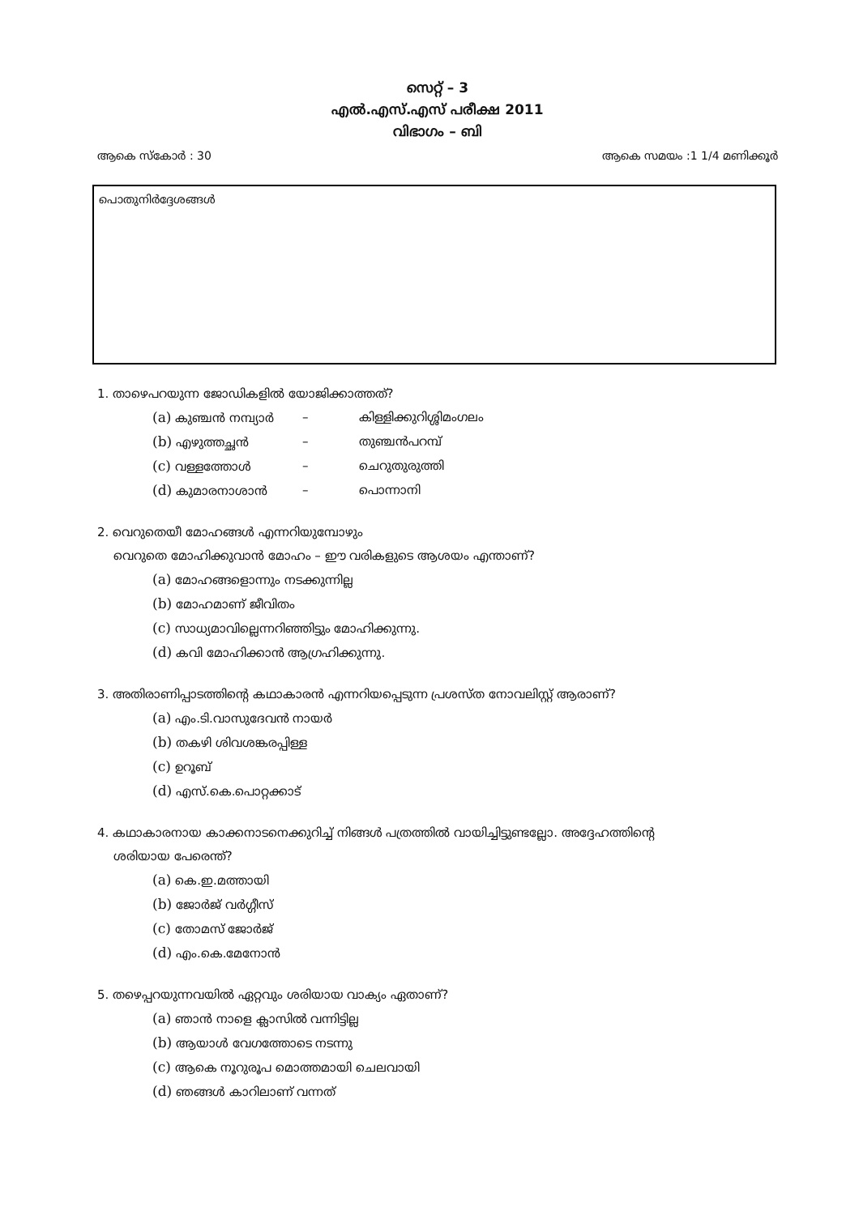സെറ്റ് – 3
എൽ.എസ്.എസ് പരീക്ഷ 2011
വിഭാഗം – ബി
ആകെ സ്കോർ : 30 ആകെ സമയം :1 1/4 മണിക്കൂർ
പൊതുനിർദ്ദേശങ്ങൾ
1. താഴെപറയുന്ന ജോഡികളിൽ യോജിക്കാത്തത്?
(a) കുഞ്ചൻ നമ്പ്യാർ – കിള്ളിക്കുറിശ്ശിമംഗലം
(b) എഴുത്തച്ഛൻ – തുഞ്ചൻപറമ്പ്
(c) വള്ളത്തോൾ – ചെറുതുരുത്തി
(d) കുമാരനാശാൻ – പൊന്നാനി
2. വെറുതെയീ മോഹങ്ങൾ എന്നറിയുമ്പോഴും
വെറുതെ മോഹിക്കുവാൻ മോഹം – ഈ വരികളുടെ ആശയം എന്താണ്?
(a) മോഹങ്ങളൊന്നും നടക്കുന്നില്ല
(b) മോഹമാണ് ജീവിതം
(c) സാധ്യമാവില്ലെന്നറിഞ്ഞിട്ടും മോഹിക്കുന്നു.
(d) കവി മോഹിക്കാൻ ആഗ്രഹിക്കുന്നു.
3. അതിരാണിപ്പാടത്തിന്റെ കഥാകാരൻ എന്നറിയപ്പെടുന്ന പ്രശസ്ത നോവലിസ്റ്റ് ആരാണ്?
(a) എം.ടി.വാസുദേവൻ നായർ
(b) തകഴി ശിവശങ്കരപ്പിള്ള
(c) ഉറൂബ്
(d) എസ്.കെ.പൊറ്റക്കാട്
4. കഥാകാരനായ കാക്കനാടനെക്കുറിച്ച് നിങ്ങൾ പത്രത്തിൽ വായിച്ചിട്ടുണ്ടല്ലോ. അദ്ദേഹത്തിന്റെ
ശരിയായ പേരെന്ത്?
(a) കെ.ഇ.മത്തായി
(b) ജോർജ് വർഗ്ഗീസ്
(c) തോമസ് ജോർജ്
(d) എം.കെ.മേനോൻ
5. തഴെപ്പറയുന്നവയിൽ ഏറ്റവും ശരിയായ വാക്യം ഏതാണ്?
(a) ഞാൻ നാളെ ക്ലാസിൽ വന്നിട്ടില്ല
(b) ആയാൾ വേഗത്തോടെ നടന്നു
(c) ആകെ നൂറുരൂപ മൊത്തമായി ചെലവായി
(d) ഞങ്ങൾ കാറിലാണ് വന്നത്